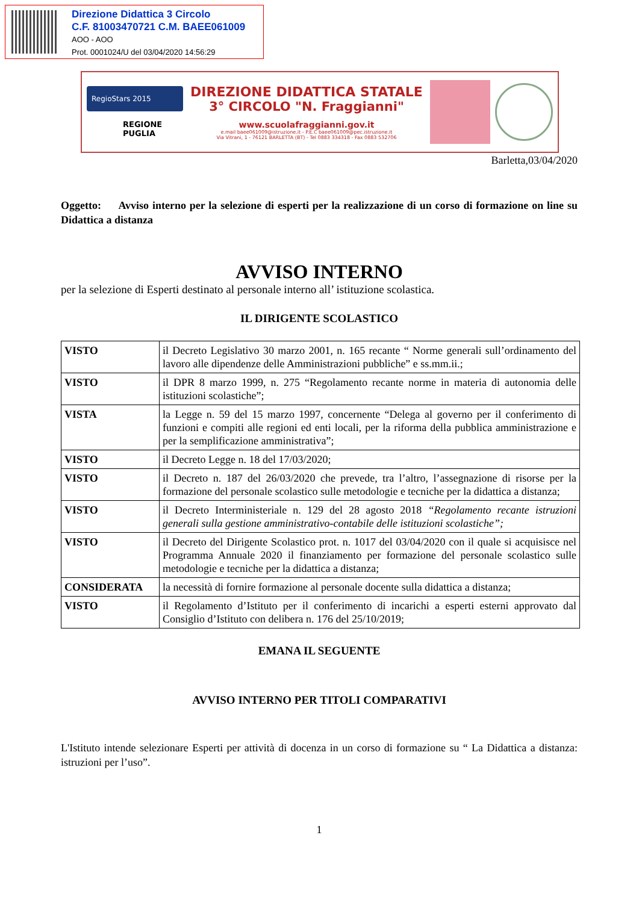Direzione Didattica 3 Circolo
C.F. 81003470721 C.M. BAEE061009
AOO - AOO
Prot. 0001024/U del 03/04/2020 14:56:29
RegioStars 2015
REGIONE PUGLIA
DIREZIONE DIDATTICA STATALE
3° CIRCOLO "N. Fraggianni"
www.scuolafraggianni.gov.it
e.mail baee061009@istruzione.it - P.E.C baee061009@pec.istruzione.it
Via Vitrani, 1 - 76121 BARLETTA (BT) - Tel 0883 334318 - Fax 0883 532706
Barletta,03/04/2020
Oggetto: Avviso interno per la selezione di esperti per la realizzazione di un corso di formazione on line su Didattica a distanza
AVVISO INTERNO
per la selezione di Esperti destinato al personale interno all’ istituzione scolastica.
IL DIRIGENTE SCOLASTICO
| VISTO | il Decreto Legislativo 30 marzo 2001, n. 165 recante “ Norme generali sull’ordinamento del lavoro alle dipendenze delle Amministrazioni pubbliche” e ss.mm.ii.; |
| VISTO | il DPR 8 marzo 1999, n. 275 “Regolamento recante norme in materia di autonomia delle istituzioni scolastiche”; |
| VISTA | la Legge n. 59 del 15 marzo 1997, concernente “Delega al governo per il conferimento di funzioni e compiti alle regioni ed enti locali, per la riforma della pubblica amministrazione e per la semplificazione amministrativa”; |
| VISTO | il Decreto Legge n. 18 del 17/03/2020; |
| VISTO | il Decreto n. 187 del 26/03/2020 che prevede, tra l’altro, l’assegnazione di risorse per la formazione del personale scolastico sulle metodologie e tecniche per la didattica a distanza; |
| VISTO | il Decreto Interministeriale n. 129 del 28 agosto 2018 “Regolamento recante istruzioni generali sulla gestione amministrativo-contabile delle istituzioni scolastiche”; |
| VISTO | il Decreto del Dirigente Scolastico prot. n. 1017 del 03/04/2020 con il quale si acquisisce nel Programma Annuale 2020 il finanziamento per formazione del personale scolastico sulle metodologie e tecniche per la didattica a distanza; |
| CONSIDERATA | la necessità di fornire formazione al personale docente sulla didattica a distanza; |
| VISTO | il Regolamento d’Istituto per il conferimento di incarichi a esperti esterni approvato dal Consiglio d’Istituto con delibera n. 176 del 25/10/2019; |
EMANA IL SEGUENTE
AVVISO INTERNO PER TITOLI COMPARATIVI
L'Istituto intende selezionare Esperti per attività di docenza in un corso di formazione su “ La Didattica a distanza: istruzioni per l’uso”.
1